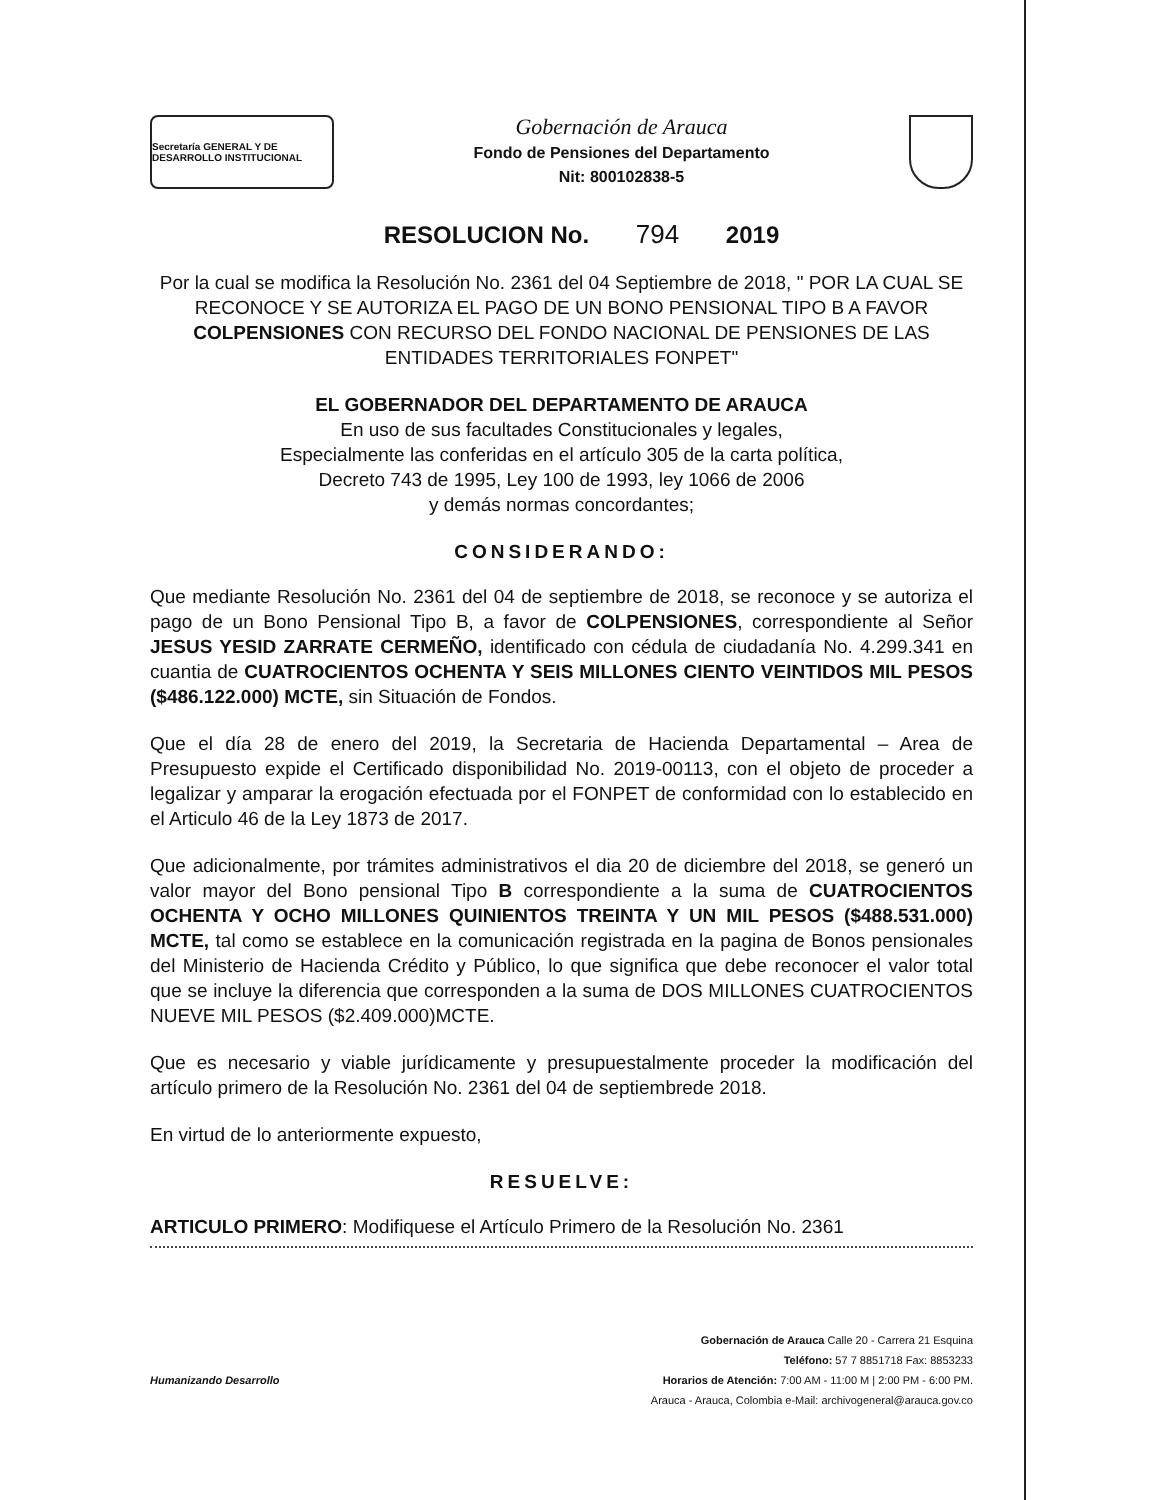Secretaría GENERAL Y DE DESARROLLO INSTITUCIONAL
Gobernación de Arauca
Fondo de Pensiones del Departamento
Nit: 800102838-5
RESOLUCION No. 794 2019
Por la cual se modifica la Resolución No. 2361 del 04 Septiembre de 2018, " POR LA CUAL SE RECONOCE Y SE AUTORIZA EL PAGO DE UN BONO PENSIONAL TIPO B A FAVOR COLPENSIONES CON RECURSO DEL FONDO NACIONAL DE PENSIONES DE LAS ENTIDADES TERRITORIALES FONPET"
EL GOBERNADOR DEL DEPARTAMENTO DE ARAUCA
En uso de sus facultades Constitucionales y legales,
Especialmente las conferidas en el artículo 305 de la carta política,
Decreto 743 de 1995, Ley 100 de 1993, ley 1066 de 2006
y demás normas concordantes;
CONSIDERANDO:
Que mediante Resolución No. 2361 del 04 de septiembre de 2018, se reconoce y se autoriza el pago de un Bono Pensional Tipo B, a favor de COLPENSIONES, correspondiente al Señor JESUS YESID ZARRATE CERMEÑO, identificado con cédula de ciudadanía No. 4.299.341 en cuantia de CUATROCIENTOS OCHENTA Y SEIS MILLONES CIENTO VEINTIDOS MIL PESOS ($486.122.000) MCTE, sin Situación de Fondos.
Que el día 28 de enero del 2019, la Secretaria de Hacienda Departamental – Area de Presupuesto expide el Certificado disponibilidad No. 2019-00113, con el objeto de proceder a legalizar y amparar la erogación efectuada por el FONPET de conformidad con lo establecido en el Articulo 46 de la Ley 1873 de 2017.
Que adicionalmente, por trámites administrativos el dia 20 de diciembre del 2018, se generó un valor mayor del Bono pensional Tipo B correspondiente a la suma de CUATROCIENTOS OCHENTA Y OCHO MILLONES QUINIENTOS TREINTA Y UN MIL PESOS ($488.531.000) MCTE, tal como se establece en la comunicación registrada en la pagina de Bonos pensionales del Ministerio de Hacienda Crédito y Público, lo que significa que debe reconocer el valor total que se incluye la diferencia que corresponden a la suma de DOS MILLONES CUATROCIENTOS NUEVE MIL PESOS ($2.409.000)MCTE.
Que es necesario y viable jurídicamente y presupuestalmente proceder la modificación del artículo primero de la Resolución No. 2361 del 04 de septiembrede 2018.
En virtud de lo anteriormente expuesto,
RESUELVE:
ARTICULO PRIMERO: Modifiquese el Artículo Primero de la Resolución No. 2361
Humanizando Desarrollo
Gobernación de Arauca Calle 20 - Carrera 21 Esquina
Teléfono: 57 7 8851718 Fax: 8853233
Horarios de Atención: 7:00 AM - 11:00 M | 2:00 PM - 6:00 PM.
Arauca - Arauca, Colombia e-Mail: archivogeneral@arauca.gov.co